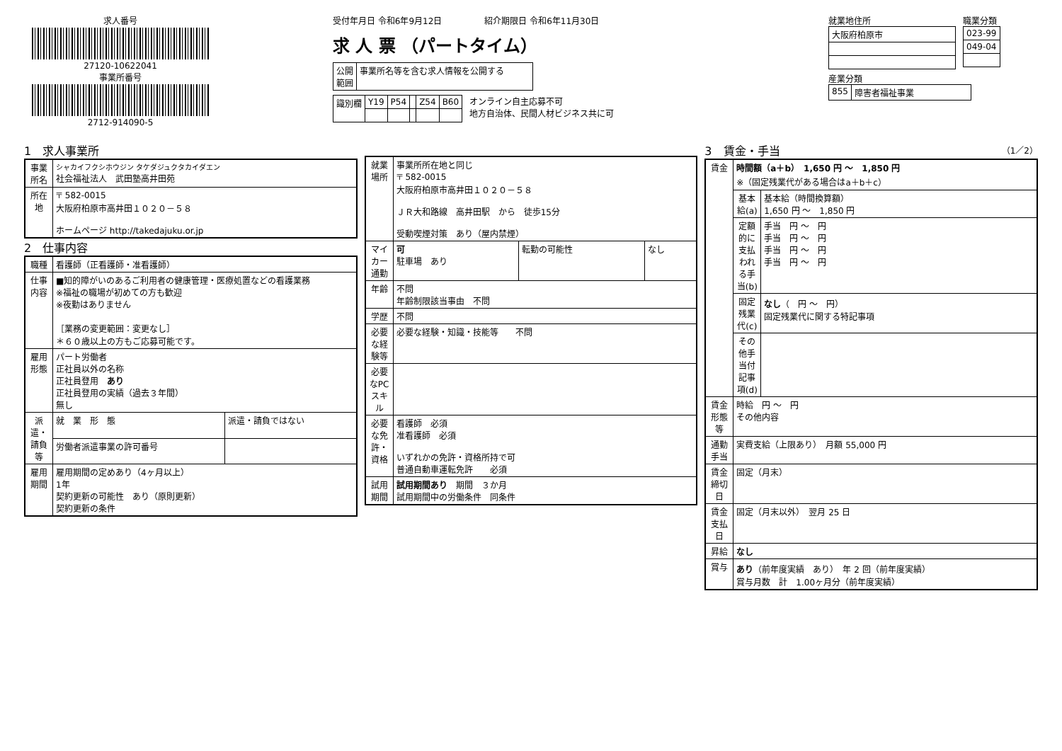求人番号
27120-10622041
事業所番号
2712-914090-5
受付年月日 令和6年9月12日　　　　　紹介期限日 令和6年11月30日
求 人 票 （パートタイム）
| 公開 範囲 | 事業所名等を含む求人情報を公開する |
| 識別欄 | Y19 | P54 | | Z54 | B60 |
オンライン自主応募不可
地方自治体、民間人材ビジネス共に可
就業地住所
| 大阪府柏原市 |
職業分類
| 023-99 |
| 049-04 |
産業分類
| 855 | 障害者福祉事業 |
1　求人事業所
| 事業所名 | シャカイフクシホウジン タケダジュクタカイダエン 社会福祉法人 武田塾高井田苑 |
| 所在地 | 〒 582-0015 大阪府柏原市高井田１０２０－５８ ホームページ http://takedajuku.or.jp |
2　仕事内容
| 職種 | 看護師（正看護師・准看護師） | |
| 仕事内容 | ■知的障がいのあるご利用者の健康管理・医療処置などの看護業務 ※福祉の職場が初めての方も歓迎 ※夜勤はありません ［業務の変更範囲：変更なし］ ＊６０歳以上の方もご応募可能です。 | |
| 雇用形態 | パート労働者 正社員以外の名称 正社員登用 あり 正社員登用の実績（過去３年間） 無し | |
| 派遣・請負等 | 就 業 形 態 | 派遣・請負ではない |
| | 労働者派遣事業の許可番号 | |
| 雇用期間 | 雇用期間の定めあり（4ヶ月以上） 1年 契約更新の可能性 あり（原則更新） 契約更新の条件 | |
| 就業場所 | 事業所所在地と同じ 〒 582-0015 大阪府柏原市高井田１０２０－５８ ＪＲ大和路線 高井田駅 から 徒歩15分 受動喫煙対策 あり（屋内禁煙） | | |
| マイカー通勤 | 可 駐車場 あり | 転勤の可能性 | なし |
| 年齢 | 不問 年齢制限該当事由 不問 | | |
| 学歴 | 不問 | | |
| 必要な経験等 | 必要な経験・知識・技能等 不問 | | |
| 必要なPCスキル | | | |
| 必要な免許・資格 | 看護師 必須 准看護師 必須 いずれかの免許・資格所持で可 普通自動車運転免許 必須 | | |
| 試用期間 | 試用期間あり 期間 ３か月 試用期間中の労働条件 同条件 | | |
3　賃金・手当　（1／2）
| 賃金 | 時間額（a＋b） 1,650 円 ～ 1,850 円 ※（固定残業代がある場合はa＋b＋c） | |
| | 基本給(a) | 基本給（時間換算額） 1,650 円 ～ 1,850 円 |
| | 定額的に支払われる手当(b) | 手当 円 ～ 円 手当 円 ～ 円 手当 円 ～ 円 手当 円 ～ 円 |
| | 固定残業代(c) | なし （ 円 ～ 円） 固定残業代に関する特記事項 |
| | その他手当付記事項(d) | |
| 賃金形態等 | 時給 円 ～ 円 その他内容 | |
| 通勤手当 | 実費支給（上限あり） 月額 55,000 円 | |
| 賃金締切日 | 固定（月末） | |
| 賃金支払日 | 固定（月末以外） 翌月 25 日 | |
| 昇給 | なし | |
| 賞与 | あり （前年度実績 あり） 年 2 回（前年度実績） 賞与月数 計 1.00ヶ月分（前年度実績） | |